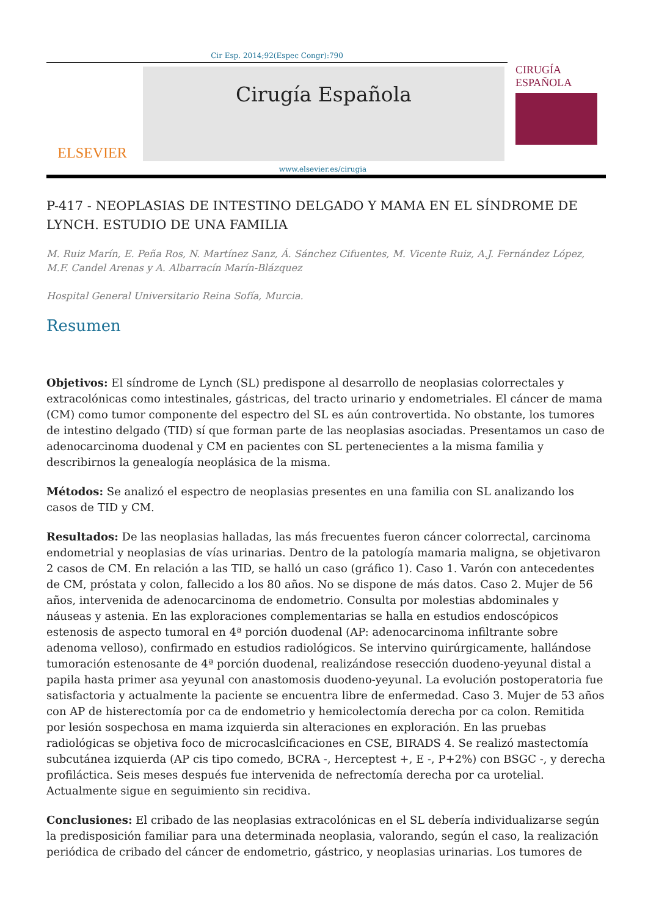Cir Esp. 2014;92(Espec Congr):790
ELSEVIER
Cirugía Española
CIRUGÍA
ESPAÑOLA
www.elsevier.es/cirugia
P-417 - NEOPLASIAS DE INTESTINO DELGADO Y MAMA EN EL SÍNDROME DE LYNCH. ESTUDIO DE UNA FAMILIA
M. Ruiz Marín, E. Peña Ros, N. Martínez Sanz, Á. Sánchez Cifuentes, M. Vicente Ruiz, A.J. Fernández López, M.F. Candel Arenas y A. Albarracín Marín-Blázquez
Hospital General Universitario Reina Sofía, Murcia.
Resumen
Objetivos: El síndrome de Lynch (SL) predispone al desarrollo de neoplasias colorrectales y extracolónicas como intestinales, gástricas, del tracto urinario y endometriales. El cáncer de mama (CM) como tumor componente del espectro del SL es aún controvertida. No obstante, los tumores de intestino delgado (TID) sí que forman parte de las neoplasias asociadas. Presentamos un caso de adenocarcinoma duodenal y CM en pacientes con SL pertenecientes a la misma familia y describirnos la genealogía neoplásica de la misma.
Métodos: Se analizó el espectro de neoplasias presentes en una familia con SL analizando los casos de TID y CM.
Resultados: De las neoplasias halladas, las más frecuentes fueron cáncer colorrectal, carcinoma endometrial y neoplasias de vías urinarias. Dentro de la patología mamaria maligna, se objetivaron 2 casos de CM. En relación a las TID, se halló un caso (gráfico 1). Caso 1. Varón con antecedentes de CM, próstata y colon, fallecido a los 80 años. No se dispone de más datos. Caso 2. Mujer de 56 años, intervenida de adenocarcinoma de endometrio. Consulta por molestias abdominales y náuseas y astenia. En las exploraciones complementarias se halla en estudios endoscópicos estenosis de aspecto tumoral en 4ª porción duodenal (AP: adenocarcinoma infiltrante sobre adenoma velloso), confirmado en estudios radiológicos. Se intervino quirúrgicamente, hallándose tumoración estenosante de 4ª porción duodenal, realizándose resección duodeno-yeyunal distal a papila hasta primer asa yeyunal con anastomosis duodeno-yeyunal. La evolución postoperatoria fue satisfactoria y actualmente la paciente se encuentra libre de enfermedad. Caso 3. Mujer de 53 años con AP de histerectomía por ca de endometrio y hemicolectomía derecha por ca colon. Remitida por lesión sospechosa en mama izquierda sin alteraciones en exploración. En las pruebas radiológicas se objetiva foco de microcaslcificaciones en CSE, BIRADS 4. Se realizó mastectomía subcutánea izquierda (AP cis tipo comedo, BCRA -, Herceptest +, E -, P+2%) con BSGC -, y derecha profiláctica. Seis meses después fue intervenida de nefrectomía derecha por ca urotelial. Actualmente sigue en seguimiento sin recidiva.
Conclusiones: El cribado de las neoplasias extracolónicas en el SL debería individualizarse según la predisposición familiar para una determinada neoplasia, valorando, según el caso, la realización periódica de cribado del cáncer de endometrio, gástrico, y neoplasias urinarias. Los tumores de